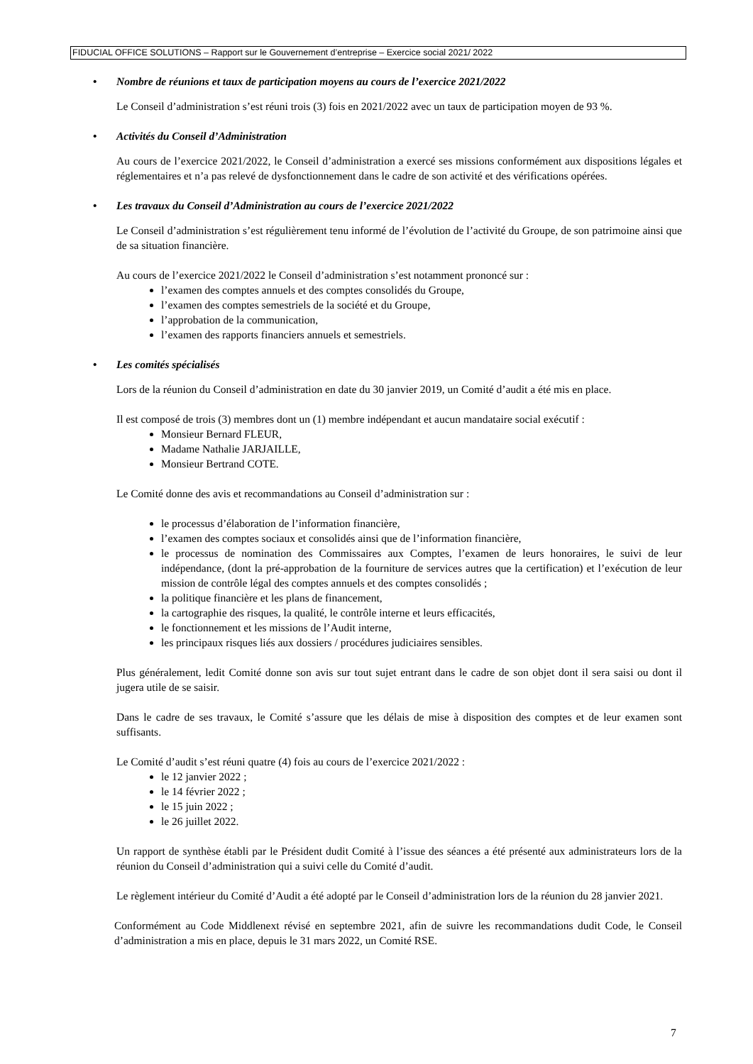FIDUCIAL OFFICE SOLUTIONS – Rapport sur le Gouvernement d’entreprise – Exercice social 2021/ 2022
• Nombre de réunions et taux de participation moyens au cours de l’exercice 2021/2022
Le Conseil d’administration s’est réuni trois (3) fois en 2021/2022 avec un taux de participation moyen de 93 %.
• Activités du Conseil d’Administration
Au cours de l’exercice 2021/2022, le Conseil d’administration a exercé ses missions conformément aux dispositions légales et réglementaires et n’a pas relevé de dysfonctionnement dans le cadre de son activité et des vérifications opérées.
• Les travaux du Conseil d’Administration au cours de l’exercice 2021/2022
Le Conseil d’administration s’est régulièrement tenu informé de l’évolution de l’activité du Groupe, de son patrimoine ainsi que de sa situation financière.
Au cours de l’exercice 2021/2022 le Conseil d’administration s’est notamment prononcé sur :
l’examen des comptes annuels et des comptes consolidés du Groupe,
l’examen des comptes semestriels de la société et du Groupe,
l’approbation de la communication,
l’examen des rapports financiers annuels et semestriels.
• Les comités spécialisés
Lors de la réunion du Conseil d’administration en date du 30 janvier 2019, un Comité d’audit a été mis en place.
Il est composé de trois (3) membres dont un (1) membre indépendant et aucun mandataire social exécutif :
Monsieur Bernard FLEUR,
Madame Nathalie JARJAILLE,
Monsieur Bertrand COTE.
Le Comité donne des avis et recommandations au Conseil d’administration sur :
le processus d’élaboration de l’information financière,
l’examen des comptes sociaux et consolidés ainsi que de l’information financière,
le processus de nomination des Commissaires aux Comptes, l’examen de leurs honoraires, le suivi de leur indépendance, (dont la pré-approbation de la fourniture de services autres que la certification) et l’exécution de leur mission de contrôle légal des comptes annuels et des comptes consolidés ;
la politique financière et les plans de financement,
la cartographie des risques, la qualité, le contrôle interne et leurs efficacités,
le fonctionnement et les missions de l’Audit interne,
les principaux risques liés aux dossiers / procédures judiciaires sensibles.
Plus généralement, ledit Comité donne son avis sur tout sujet entrant dans le cadre de son objet dont il sera saisi ou dont il jugera utile de se saisir.
Dans le cadre de ses travaux, le Comité s’assure que les délais de mise à disposition des comptes et de leur examen sont suffisants.
Le Comité d’audit s’est réuni quatre (4) fois au cours de l’exercice 2021/2022 :
le 12 janvier 2022 ;
le 14 février 2022 ;
le 15 juin 2022 ;
le 26 juillet 2022.
Un rapport de synthèse établi par le Président dudit Comité à l’issue des séances a été présenté aux administrateurs lors de la réunion du Conseil d’administration qui a suivi celle du Comité d’audit.
Le règlement intérieur du Comité d’Audit a été adopté par le Conseil d’administration lors de la réunion du 28 janvier 2021.
Conformément au Code Middlenext révisé en septembre 2021, afin de suivre les recommandations dudit Code, le Conseil d’administration a mis en place, depuis le 31 mars 2022, un Comité RSE.
7